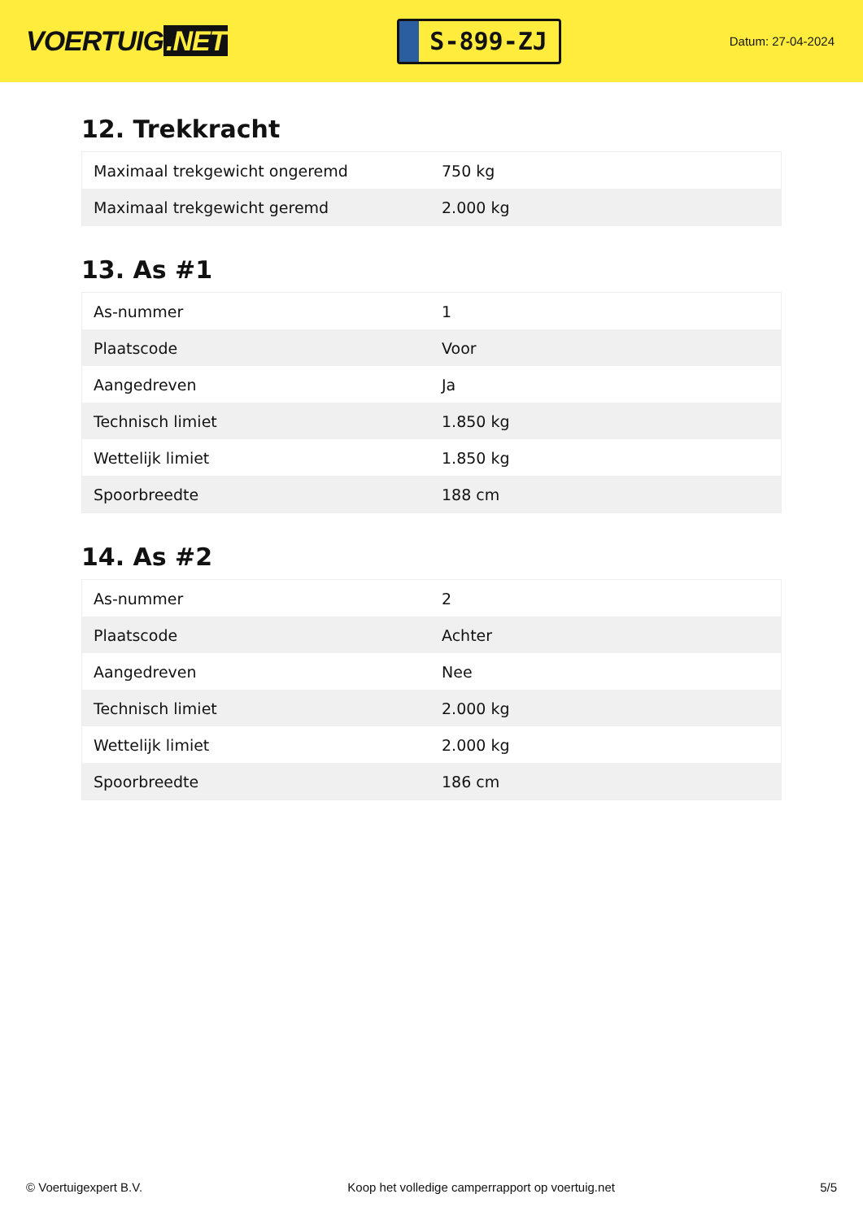VOERTUIG.NET
S-899-ZJ
Datum: 27-04-2024
12. Trekkracht
| Maximaal trekgewicht ongeremd | 750 kg |
| Maximaal trekgewicht geremd | 2.000 kg |
13. As #1
| As-nummer | 1 |
| Plaatscode | Voor |
| Aangedreven | Ja |
| Technisch limiet | 1.850 kg |
| Wettelijk limiet | 1.850 kg |
| Spoorbreedte | 188 cm |
14. As #2
| As-nummer | 2 |
| Plaatscode | Achter |
| Aangedreven | Nee |
| Technisch limiet | 2.000 kg |
| Wettelijk limiet | 2.000 kg |
| Spoorbreedte | 186 cm |
© Voertuigexpert B.V. Koop het volledige camperrapport op voertuig.net 5/5